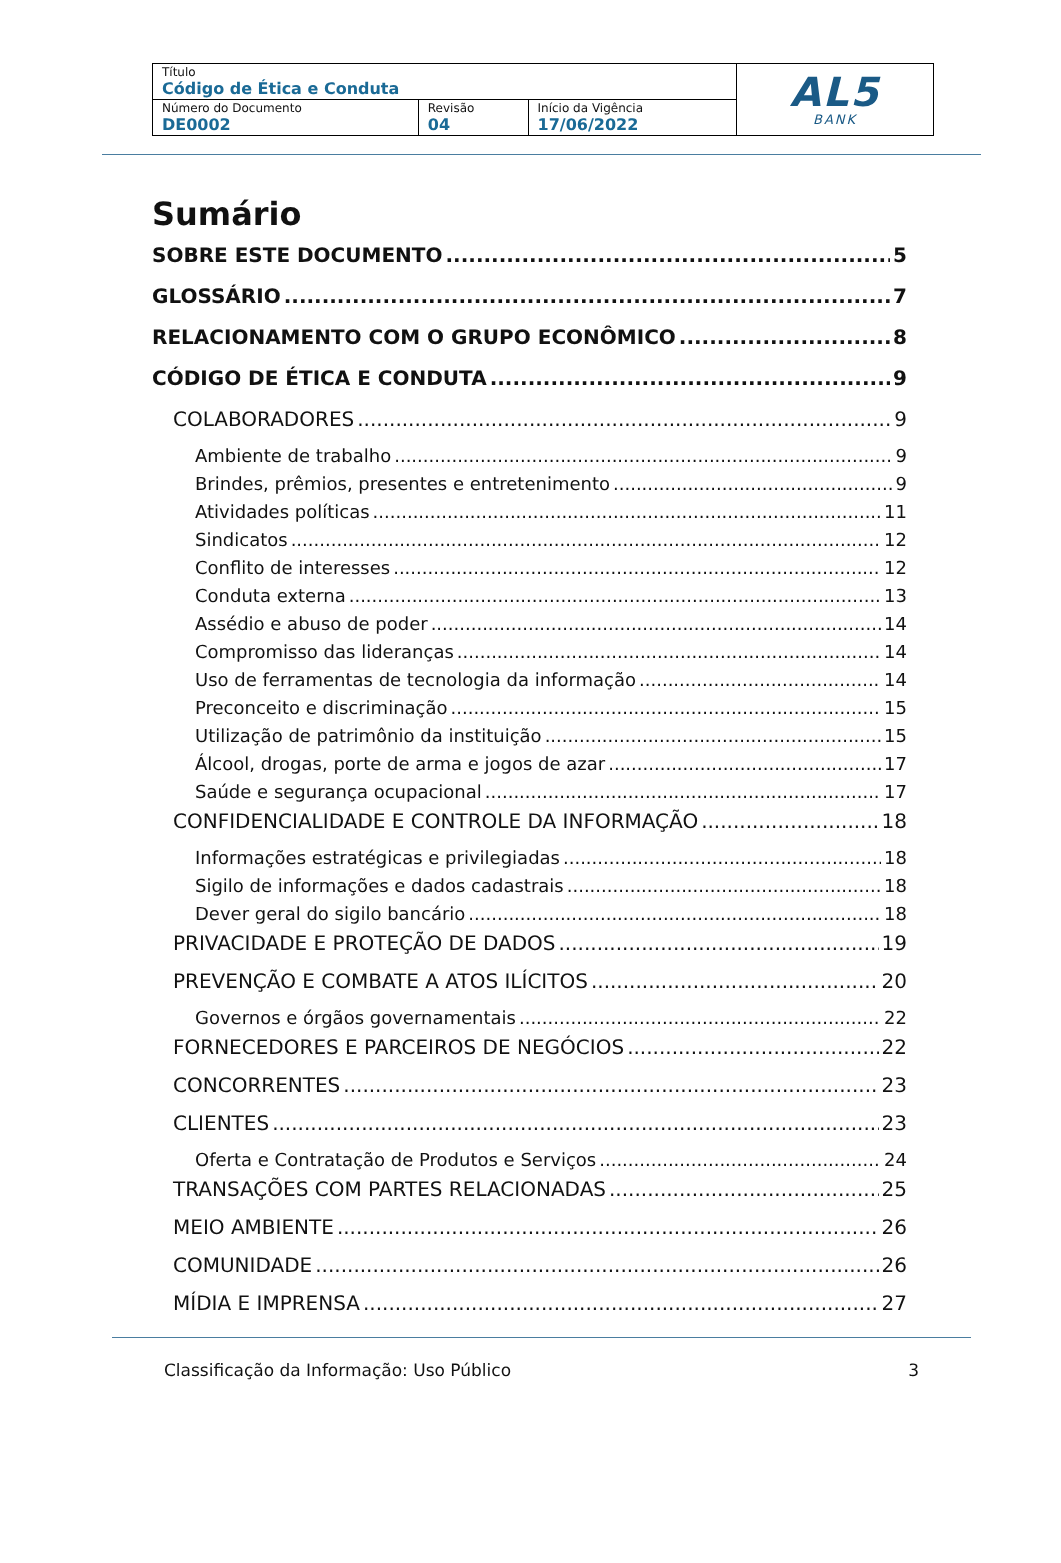| Título Código de Ética e Conduta | | | AL5 BANK |
| Número do Documento DE0002 | Revisão 04 | Início da Vigência 17/06/2022 | |
Sumário
SOBRE ESTE DOCUMENTO 5
GLOSSÁRIO 7
RELACIONAMENTO COM O GRUPO ECONÔMICO 8
CÓDIGO DE ÉTICA E CONDUTA 9
COLABORADORES 9
Ambiente de trabalho 9
Brindes, prêmios, presentes e entretenimento 9
Atividades políticas 11
Sindicatos 12
Conflito de interesses 12
Conduta externa 13
Assédio e abuso de poder 14
Compromisso das lideranças 14
Uso de ferramentas de tecnologia da informação 14
Preconceito e discriminação 15
Utilização de patrimônio da instituição 15
Álcool, drogas, porte de arma e jogos de azar 17
Saúde e segurança ocupacional 17
CONFIDENCIALIDADE E CONTROLE DA INFORMAÇÃO 18
Informações estratégicas e privilegiadas 18
Sigilo de informações e dados cadastrais 18
Dever geral do sigilo bancário 18
PRIVACIDADE E PROTEÇÃO DE DADOS 19
PREVENÇÃO E COMBATE A ATOS ILÍCITOS 20
Governos e órgãos governamentais 22
FORNECEDORES E PARCEIROS DE NEGÓCIOS 22
CONCORRENTES 23
CLIENTES 23
Oferta e Contratação de Produtos e Serviços 24
TRANSAÇÕES COM PARTES RELACIONADAS 25
MEIO AMBIENTE 26
COMUNIDADE 26
MÍDIA E IMPRENSA 27
Classificação da Informação: Uso Público 3